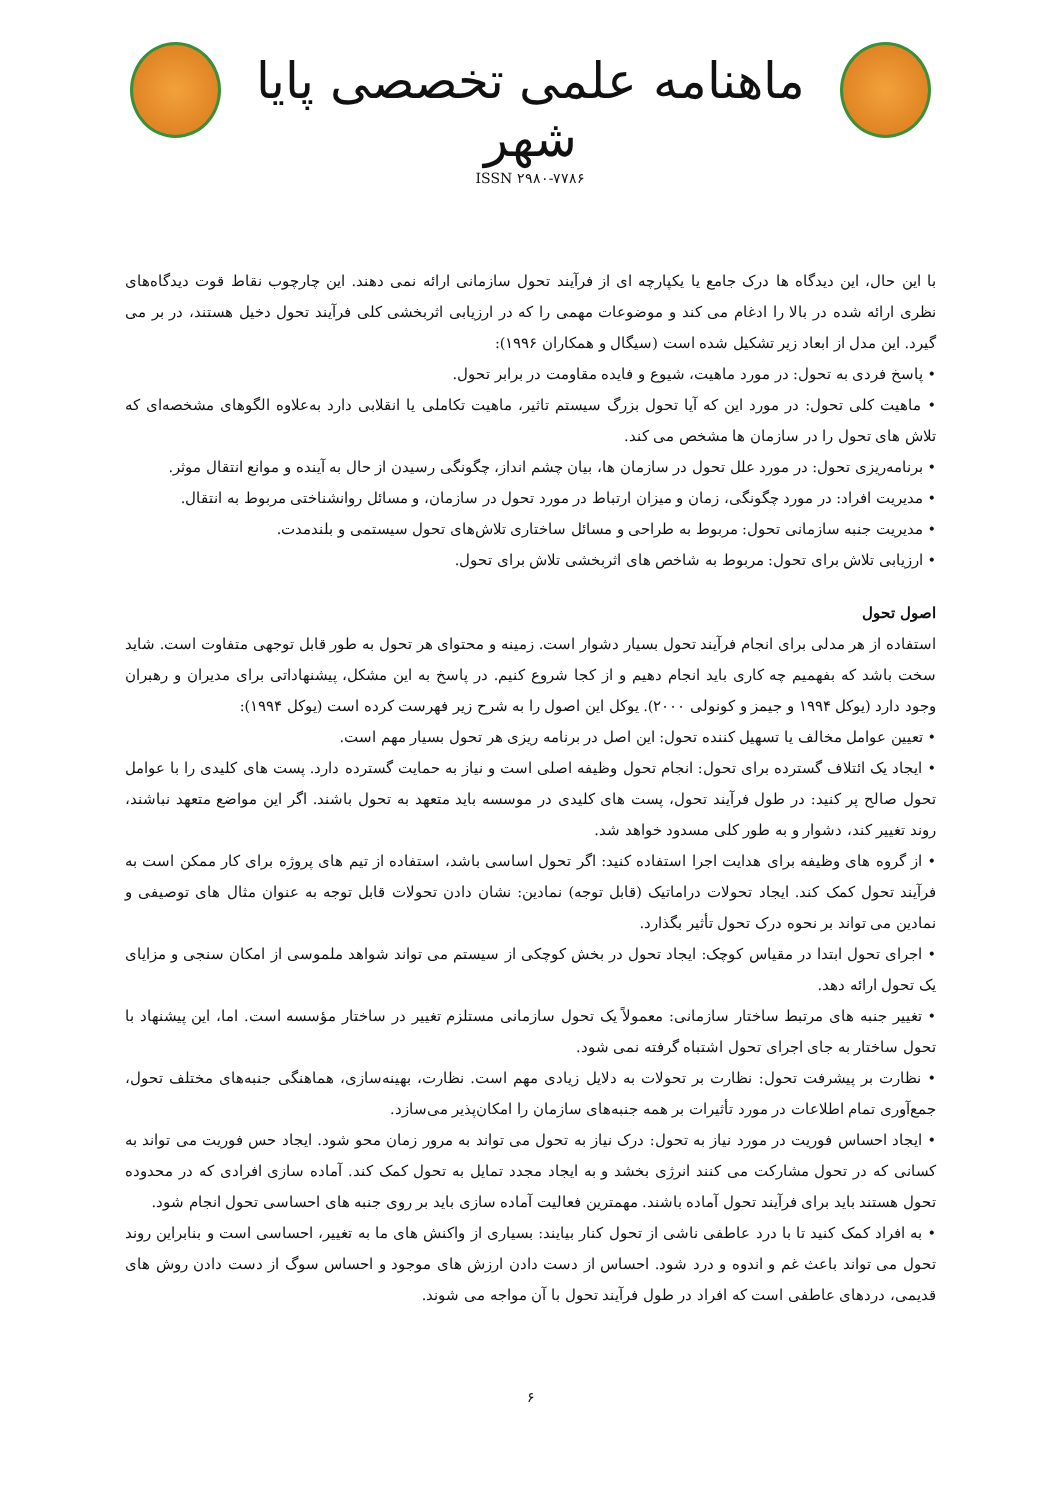ماهنامه علمی تخصصی پایا شهر
ISSN ۲۹۸۰-۷۷۸۶
با این حال، این دیدگاه ها درک جامع یا یکپارچه ای از فرآیند تحول سازمانی ارائه نمی دهند. این چارچوب نقاط قوت دیدگاه‌های نظری ارائه شده در بالا را ادغام می کند و موضوعات مهمی را که در ارزیابی اثربخشی کلی فرآیند تحول دخیل هستند، در بر می گیرد. این مدل از ابعاد زیر تشکیل شده است (سیگال و همکاران ۱۹۹۶):
• پاسخ فردی به تحول: در مورد ماهیت، شیوع و فایده مقاومت در برابر تحول.
• ماهیت کلی تحول: در مورد این که آیا تحول بزرگ سیستم تاثیر، ماهیت تکاملی یا انقلابی دارد به‌علاوه الگوهای مشخصه‌ای که تلاش های تحول را در سازمان ها مشخص می کند.
• برنامه‌ریزی تحول: در مورد علل تحول در سازمان ها، بیان چشم انداز، چگونگی رسیدن از حال به آینده و موانع انتقال موثر.
• مدیریت افراد: در مورد چگونگی، زمان و میزان ارتباط در مورد تحول در سازمان، و مسائل روانشناختی مربوط به انتقال.
• مدیریت جنبه سازمانی تحول: مربوط به طراحی و مسائل ساختاری تلاش‌های تحول سیستمی و بلندمدت.
• ارزیابی تلاش برای تحول: مربوط به شاخص های اثربخشی تلاش برای تحول.
اصول تحول
استفاده از هر مدلی برای انجام فرآیند تحول بسیار دشوار است. زمینه و محتوای هر تحول به طور قابل توجهی متفاوت است. شاید سخت باشد که بفهمیم چه کاری باید انجام دهیم و از کجا شروع کنیم. در پاسخ به این مشکل، پیشنهاداتی برای مدیران و رهبران وجود دارد (یوکل ۱۹۹۴ و جیمز و کونولی ۲۰۰۰). یوکل این اصول را به شرح زیر فهرست کرده است (یوکل ۱۹۹۴):
• تعیین عوامل مخالف یا تسهیل کننده تحول: این اصل در برنامه ریزی هر تحول بسیار مهم است.
• ایجاد یک ائتلاف گسترده برای تحول: انجام تحول وظیفه اصلی است و نیاز به حمایت گسترده دارد. پست های کلیدی را با عوامل تحول صالح پر کنید: در طول فرآیند تحول، پست های کلیدی در موسسه باید متعهد به تحول باشند. اگر این مواضع متعهد نباشند، روند تغییر کند، دشوار و به طور کلی مسدود خواهد شد.
• از گروه های وظیفه برای هدایت اجرا استفاده کنید: اگر تحول اساسی باشد، استفاده از تیم های پروژه برای کار ممکن است به فرآیند تحول کمک کند. ایجاد تحولات دراماتیک (قابل توجه) نمادین: نشان دادن تحولات قابل توجه به عنوان مثال های توصیفی و نمادین می تواند بر نحوه درک تحول تأثیر بگذارد.
• اجرای تحول ابتدا در مقیاس کوچک: ایجاد تحول در بخش کوچکی از سیستم می تواند شواهد ملموسی از امکان سنجی و مزایای یک تحول ارائه دهد.
• تغییر جنبه های مرتبط ساختار سازمانی: معمولاً یک تحول سازمانی مستلزم تغییر در ساختار مؤسسه است. اما، این پیشنهاد با تحول ساختار به جای اجرای تحول اشتباه گرفته نمی شود.
• نظارت بر پیشرفت تحول: نظارت بر تحولات به دلایل زیادی مهم است. نظارت، بهینه‌سازی، هماهنگی جنبه‌های مختلف تحول، جمع‌آوری تمام اطلاعات در مورد تأثیرات بر همه جنبه‌های سازمان را امکان‌پذیر می‌سازد.
• ایجاد احساس فوریت در مورد نیاز به تحول: درک نیاز به تحول می تواند به مرور زمان محو شود. ایجاد حس فوریت می تواند به کسانی که در تحول مشارکت می کنند انرژی بخشد و به ایجاد مجدد تمایل به تحول کمک کند. آماده سازی افرادی که در محدوده تحول هستند باید برای فرآیند تحول آماده باشند. مهمترین فعالیت آماده سازی باید بر روی جنبه های احساسی تحول انجام شود.
• به افراد کمک کنید تا با درد عاطفی ناشی از تحول کنار بیایند: بسیاری از واکنش های ما به تغییر، احساسی است و بنابراین روند تحول می تواند باعث غم و اندوه و درد شود. احساس از دست دادن ارزش های موجود و احساس سوگ از دست دادن روش های قدیمی، دردهای عاطفی است که افراد در طول فرآیند تحول با آن مواجه می شوند.
۶